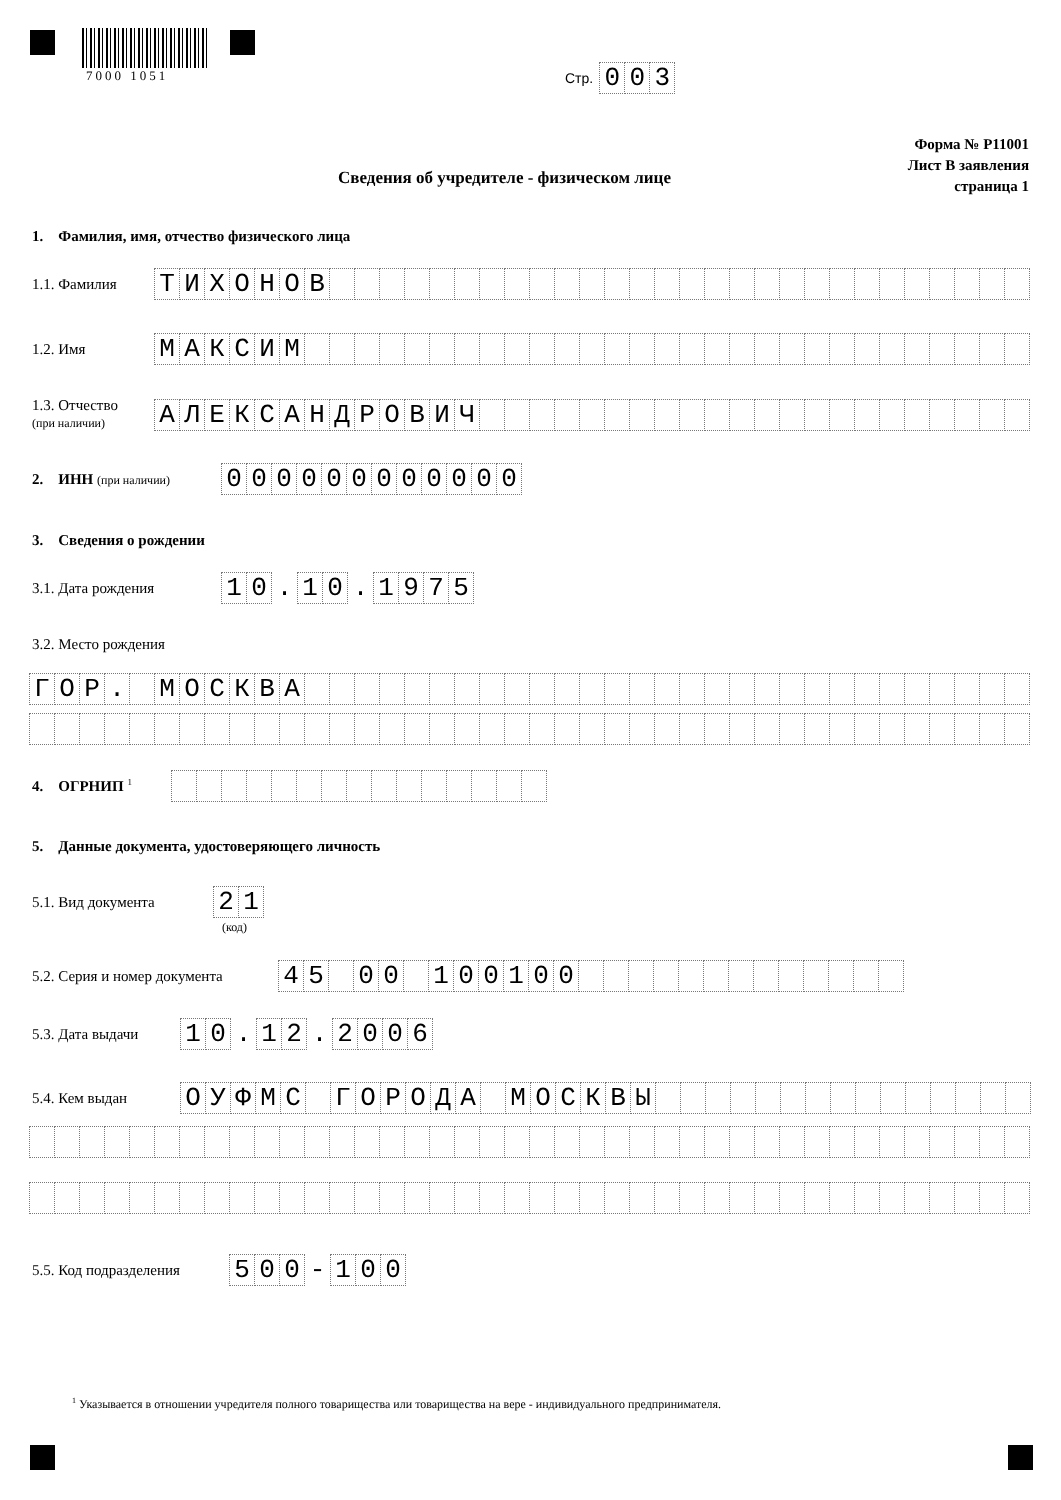7000 1051 Стр. 003
Форма № Р11001
Лист В заявления
страница 1
Сведения об учредителе - физическом лице
1. Фамилия, имя, отчество физического лица
1.1. Фамилия ТИХОНОВ
1.2. Имя МАКСИМ
1.3. Отчество
(при наличии) АЛЕКСАНДРОВИЧ
2. ИНН (при наличии) 000000000000
3. Сведения о рождении
3.1. Дата рождения 10. 10. 1975
3.2. Место рождения
ГОР. МОСКВА
4. ОГРНИП <sup>1</sup>
5. Данные документа, удостоверяющего личность
5.1. Вид документа 21
(код)
5.2. Серия и номер документа 45 00 100100
5.3. Дата выдачи 10. 12. 2006
5.4. Кем выдан ОУФМС ГОРОДА МОСКВЫ
5.5. Код подразделения 500 - 100
<sup>1</sup> Указывается в отношении учредителя полного товарищества или товарищества на вере - индивидуального предпринимателя.